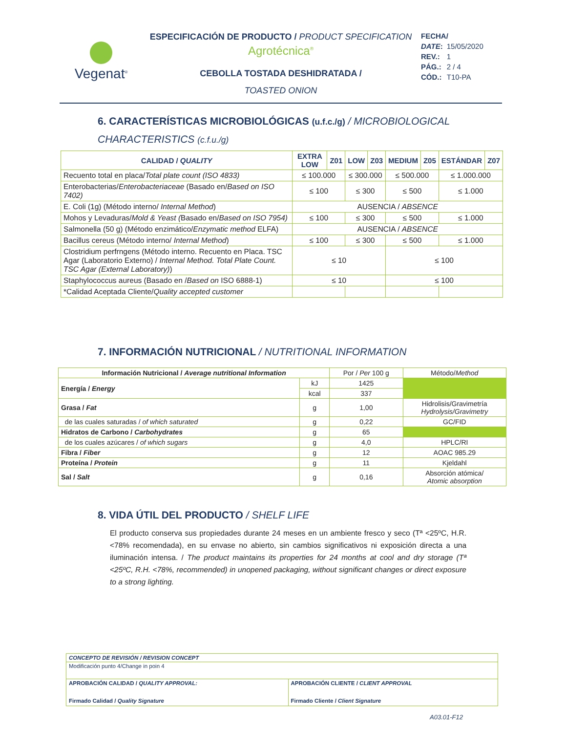Vegenat<sup>®</sup>
ESPECIFICACIÓN DE PRODUCTO / PRODUCT SPECIFICATION
Agrotécnica<sup>®</sup>
CEBOLLA TOSTADA DESHIDRATADA /
TOASTED ONION
| FECHA/ | |
| DATE : | 15/05/2020 |
| REV.: | 1 |
| PÁG.: | 2 / 4 |
| CÓD.: | T10-PA |
6. CARACTERÍSTICAS MICROBIOLÓGICAS (u.f.c./g) / MICROBIOLOGICAL CHARACTERISTICS (c.f.u./g)
| CALIDAD / QUALITY | EXTRA LOW | Z01 | LOW | Z03 | MEDIUM | Z05 | ESTÁNDAR | Z07 |
| --- | --- | --- | --- | --- | --- | --- | --- | --- |
| Recuento total en placa/ Total plate count (ISO 4833) | ≤ 100.000 | | ≤ 300.000 | | ≤ 500.000 | | ≤ 1.000.000 | |
| Enterobacterias/ Enterobacteriaceae (Basado en/ Based on ISO 7402) | ≤ 100 | | ≤ 300 | | ≤ 500 | | ≤ 1.000 | |
| E. Coli (1g) (Método interno/ Internal Method ) | AUSENCIA / ABSENCE | | | | | | | |
| Mohos y Levaduras/ Mold & Yeast ( Basado en/ Based on ISO 7954) | ≤ 100 | | ≤ 300 | | ≤ 500 | | ≤ 1.000 | |
| Salmonella (50 g) (Método enzimático/ Enzymatic method ELFA) | AUSENCIA / ABSENCE | | | | | | | |
| Bacillus cereus (Método interno/ Internal Method ) | ≤ 100 | | ≤ 300 | | ≤ 500 | | ≤ 1.000 | |
| Clostridium perfrngens (Método interno. Recuento en Placa. TSC Agar (Laboratorio Externo) / Internal Method. Total Plate Count. TSC Agar (External Laboratory) ) | ≤ 10 | | | | ≤ 100 | | | |
| Staphylococcus aureus (Basado en / Based on ISO 6888-1) | ≤ 10 | | | | ≤ 100 | | | |
| *Calidad Aceptada Cliente/ Quality accepted customer | | | | | | | | |
7. INFORMACIÓN NUTRICIONAL / NUTRITIONAL INFORMATION
| Información Nutricional / Average nutritional Information | | Por / Per 100 g | Método/ Method |
| Energía / Energy | kJ | 1425 | |
| | kcal | 337 | |
| Grasa / Fat | g | 1,00 | Hidrolisis/Gravimetría Hydrolysis/Gravimetry |
| de las cuales saturadas / of which saturated | g | 0,22 | GC/FID |
| Hidratos de Carbono / Carbohydrates | g | 65 | |
| de los cuales azúcares / of which sugars | g | 4,0 | HPLC/RI |
| Fibra / Fiber | g | 12 | AOAC 985.29 |
| Proteína / Protein | g | 11 | Kjeldahl |
| Sal / Salt | g | 0,16 | Absorción atómica/ Atomic absorption |
8. VIDA ÚTIL DEL PRODUCTO / SHELF LIFE
El producto conserva sus propiedades durante 24 meses en un ambiente fresco y seco (Tª <25ºC, H.R. <78% recomendada), en su envase no abierto, sin cambios significativos ni exposición directa a una iluminación intensa. / The product maintains its properties for 24 months at cool and dry storage (Tª <25ºC, R.H. <78%, recommended) in unopened packaging, without significant changes or direct exposure to a strong lighting.
| CONCEPTO DE REVISIÓN / REVISION CONCEPT | |
| Modificación punto 4/Change in poin 4 | |
| APROBACIÓN CALIDAD / QUALITY APPROVAL: Firmado Calidad / Quality Signature | APROBACIÓN CLIENTE / CLIENT APPROVAL Firmado Cliente / Client Signature |
A03.01-F12